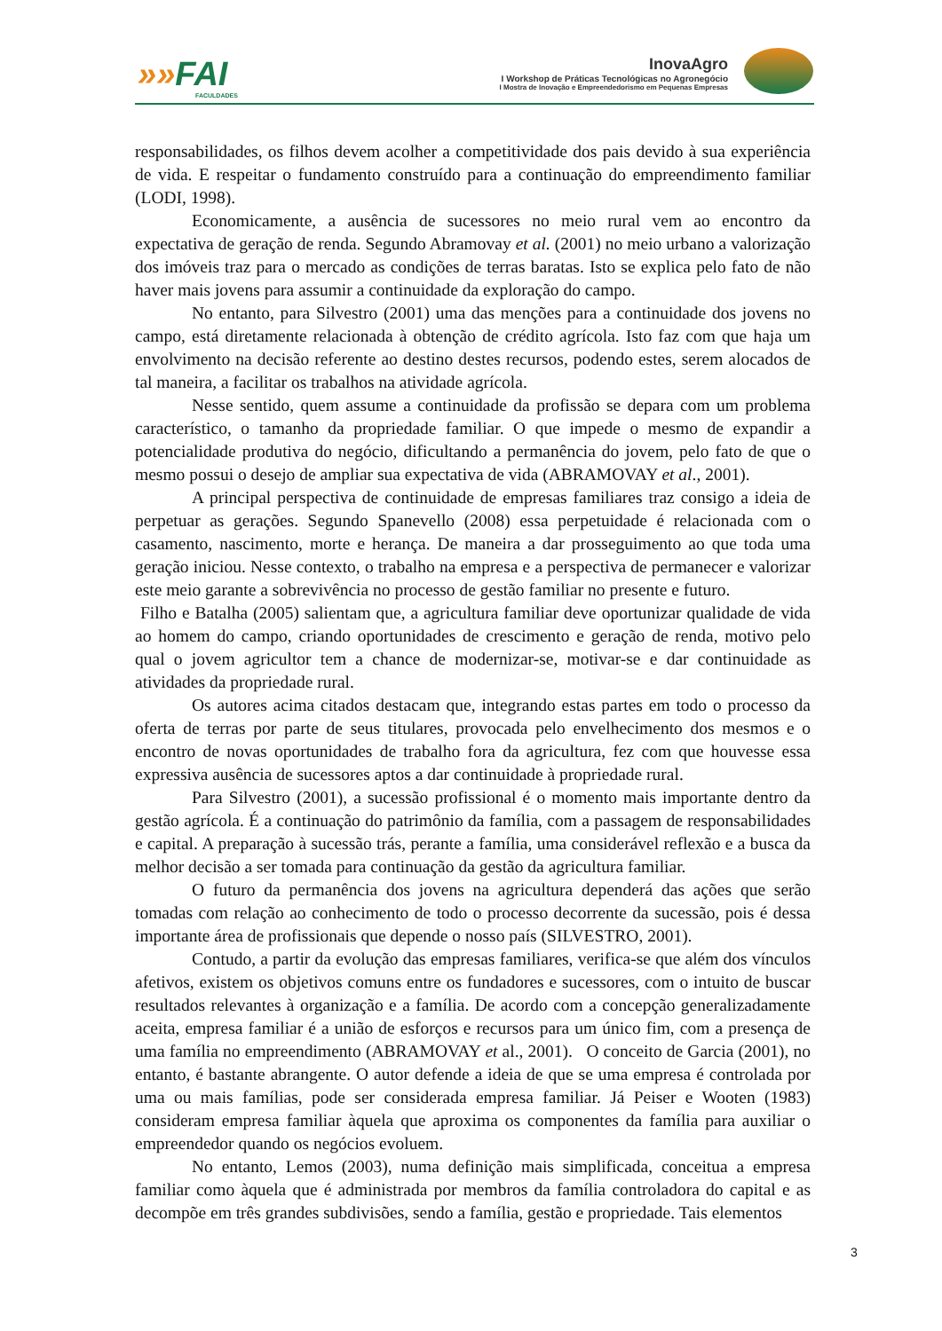»»FAI
FACULDADES
InovaAgro
I Workshop de Práticas Tecnológicas no Agronegócio
I Mostra de Inovação e Empreendedorismo em Pequenas Empresas
responsabilidades, os filhos devem acolher a competitividade dos pais devido à sua experiência de vida. E respeitar o fundamento construído para a continuação do empreendimento familiar (LODI, 1998).
Economicamente, a ausência de sucessores no meio rural vem ao encontro da expectativa de geração de renda. Segundo Abramovay et al. (2001) no meio urbano a valorização dos imóveis traz para o mercado as condições de terras baratas. Isto se explica pelo fato de não haver mais jovens para assumir a continuidade da exploração do campo.
No entanto, para Silvestro (2001) uma das menções para a continuidade dos jovens no campo, está diretamente relacionada à obtenção de crédito agrícola. Isto faz com que haja um envolvimento na decisão referente ao destino destes recursos, podendo estes, serem alocados de tal maneira, a facilitar os trabalhos na atividade agrícola.
Nesse sentido, quem assume a continuidade da profissão se depara com um problema característico, o tamanho da propriedade familiar. O que impede o mesmo de expandir a potencialidade produtiva do negócio, dificultando a permanência do jovem, pelo fato de que o mesmo possui o desejo de ampliar sua expectativa de vida (ABRAMOVAY et al., 2001).
A principal perspectiva de continuidade de empresas familiares traz consigo a ideia de perpetuar as gerações. Segundo Spanevello (2008) essa perpetuidade é relacionada com o casamento, nascimento, morte e herança. De maneira a dar prosseguimento ao que toda uma geração iniciou. Nesse contexto, o trabalho na empresa e a perspectiva de permanecer e valorizar este meio garante a sobrevivência no processo de gestão familiar no presente e futuro.
Filho e Batalha (2005) salientam que, a agricultura familiar deve oportunizar qualidade de vida ao homem do campo, criando oportunidades de crescimento e geração de renda, motivo pelo qual o jovem agricultor tem a chance de modernizar-se, motivar-se e dar continuidade as atividades da propriedade rural.
Os autores acima citados destacam que, integrando estas partes em todo o processo da oferta de terras por parte de seus titulares, provocada pelo envelhecimento dos mesmos e o encontro de novas oportunidades de trabalho fora da agricultura, fez com que houvesse essa expressiva ausência de sucessores aptos a dar continuidade à propriedade rural.
Para Silvestro (2001), a sucessão profissional é o momento mais importante dentro da gestão agrícola. É a continuação do patrimônio da família, com a passagem de responsabilidades e capital. A preparação à sucessão trás, perante a família, uma considerável reflexão e a busca da melhor decisão a ser tomada para continuação da gestão da agricultura familiar.
O futuro da permanência dos jovens na agricultura dependerá das ações que serão tomadas com relação ao conhecimento de todo o processo decorrente da sucessão, pois é dessa importante área de profissionais que depende o nosso país (SILVESTRO, 2001).
Contudo, a partir da evolução das empresas familiares, verifica-se que além dos vínculos afetivos, existem os objetivos comuns entre os fundadores e sucessores, com o intuito de buscar resultados relevantes à organização e a família. De acordo com a concepção generalizadamente aceita, empresa familiar é a união de esforços e recursos para um único fim, com a presença de uma família no empreendimento (ABRAMOVAY et al., 2001). O conceito de Garcia (2001), no entanto, é bastante abrangente. O autor defende a ideia de que se uma empresa é controlada por uma ou mais famílias, pode ser considerada empresa familiar. Já Peiser e Wooten (1983) consideram empresa familiar àquela que aproxima os componentes da família para auxiliar o empreendedor quando os negócios evoluem.
No entanto, Lemos (2003), numa definição mais simplificada, conceitua a empresa familiar como àquela que é administrada por membros da família controladora do capital e as decompõe em três grandes subdivisões, sendo a família, gestão e propriedade. Tais elementos
3